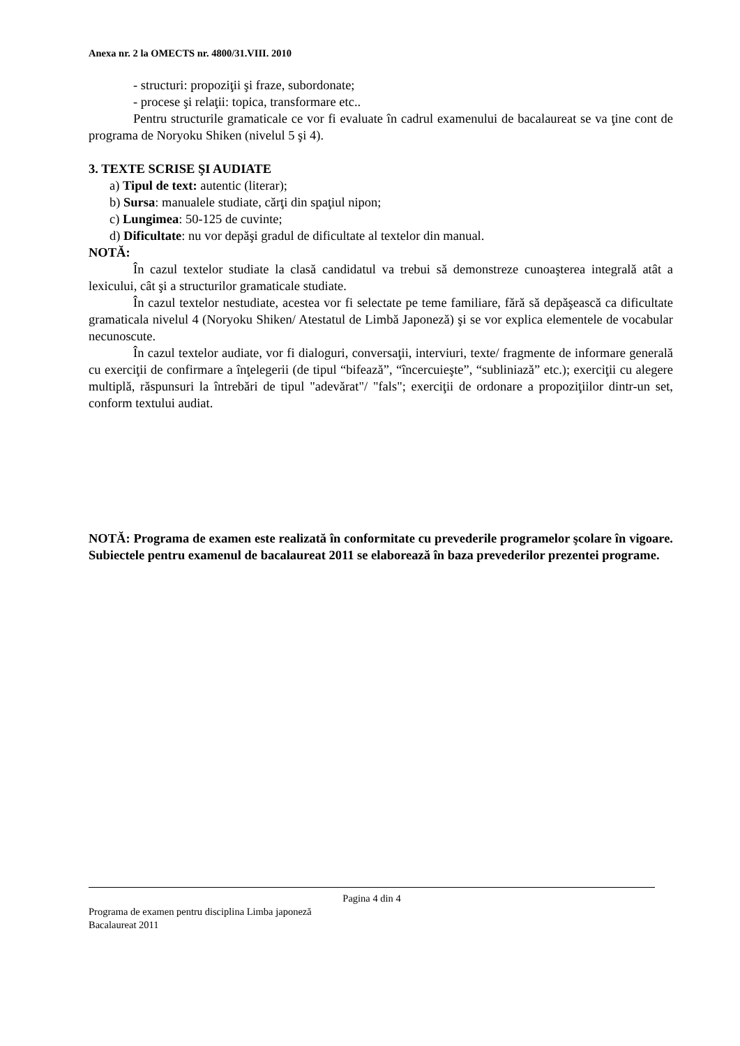Anexa nr. 2 la OMECTS nr. 4800/31.VIII. 2010
- structuri: propoziţii şi fraze, subordonate;
- procese şi relaţii: topica, transformare etc..
Pentru structurile gramaticale ce vor fi evaluate în cadrul examenului de bacalaureat se va ţine cont de programa de Noryoku Shiken (nivelul 5 şi 4).
3. TEXTE SCRISE ŞI AUDIATE
a) Tipul de text: autentic (literar);
b) Sursa: manualele studiate, cărţi din spaţiul nipon;
c) Lungimea: 50-125 de cuvinte;
d) Dificultate: nu vor depăşi gradul de dificultate al textelor din manual.
NOTĂ:
În cazul textelor studiate la clasă candidatul va trebui să demonstreze cunoaşterea integrală atât a lexicului, cât şi a structurilor gramaticale studiate.
În cazul textelor nestudiate, acestea vor fi selectate pe teme familiare, fără să depăşească ca dificultate gramaticala nivelul 4 (Noryoku Shiken/ Atestatul de Limbă Japoneză) şi se vor explica elementele de vocabular necunoscute.
În cazul textelor audiate, vor fi dialoguri, conversaţii, interviuri, texte/ fragmente de informare generală cu exerciţii de confirmare a înţelegerii (de tipul “bifează”, “încercuieşte”, “subliniază” etc.); exerciţii cu alegere multiplă, răspunsuri la întrebări de tipul "adevărat"/ "fals"; exerciţii de ordonare a propoziţiilor dintr-un set, conform textului audiat.
NOTĂ: Programa de examen este realizată în conformitate cu prevederile programelor şcolare în vigoare. Subiectele pentru examenul de bacalaureat 2011 se elaborează în baza prevederilor prezentei programe.
Pagina 4 din 4
Programa de examen pentru disciplina Limba japoneză
Bacalaureat 2011